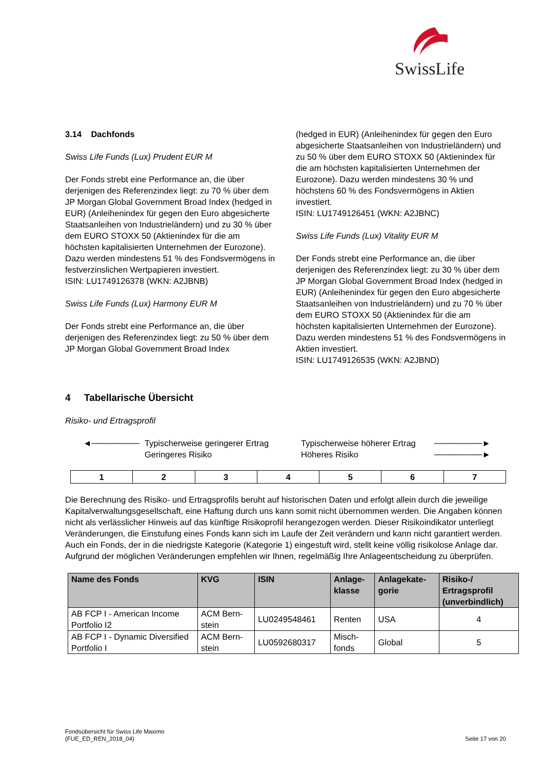SwissLife
3.14 Dachfonds
Swiss Life Funds (Lux) Prudent EUR M
Der Fonds strebt eine Performance an, die über derjenigen des Referenzindex liegt: zu 70 % über dem JP Morgan Global Government Broad Index (hedged in EUR) (Anleihenindex für gegen den Euro abgesicherte Staatsanleihen von Industrieländern) und zu 30 % über dem EURO STOXX 50 (Aktienindex für die am höchsten kapitalisierten Unternehmen der Eurozone). Dazu werden mindestens 51 % des Fondsvermögens in festverzinslichen Wertpapieren investiert.
ISIN: LU1749126378 (WKN: A2JBNB)
Swiss Life Funds (Lux) Harmony EUR M
Der Fonds strebt eine Performance an, die über derjenigen des Referenzindex liegt: zu 50 % über dem JP Morgan Global Government Broad Index
(hedged in EUR) (Anleihenindex für gegen den Euro abgesicherte Staatsanleihen von Industrieländern) und zu 50 % über dem EURO STOXX 50 (Aktienindex für die am höchsten kapitalisierten Unternehmen der Eurozone). Dazu werden mindestens 30 % und höchstens 60 % des Fondsvermögens in Aktien investiert.
ISIN: LU1749126451 (WKN: A2JBNC)
Swiss Life Funds (Lux) Vitality EUR M
Der Fonds strebt eine Performance an, die über derjenigen des Referenzindex liegt: zu 30 % über dem JP Morgan Global Government Broad Index (hedged in EUR) (Anleihenindex für gegen den Euro abgesicherte Staatsanleihen von Industrieländern) und zu 70 % über dem EURO STOXX 50 (Aktienindex für die am höchsten kapitalisierten Unternehmen der Eurozone). Dazu werden mindestens 51 % des Fondsvermögens in Aktien investiert.
ISIN: LU1749126535 (WKN: A2JBND)
4 Tabellarische Übersicht
Risiko- und Ertragsprofil
◄──────── Typischerweise geringerer Ertrag
Geringeres Risiko
Typischerweise höherer Ertrag
Höheres Risiko
────────►
────────►
| 1 | 2 | 3 | 4 | 5 | 6 | 7 |
Die Berechnung des Risiko- und Ertragsprofils beruht auf historischen Daten und erfolgt allein durch die jeweilige Kapitalverwaltungsgesellschaft, eine Haftung durch uns kann somit nicht übernommen werden. Die Angaben können nicht als verlässlicher Hinweis auf das künftige Risikoprofil herangezogen werden. Dieser Risikoindikator unterliegt Veränderungen, die Einstufung eines Fonds kann sich im Laufe der Zeit verändern und kann nicht garantiert werden. Auch ein Fonds, der in die niedrigste Kategorie (Kategorie 1) eingestuft wird, stellt keine völlig risikolose Anlage dar. Aufgrund der möglichen Veränderungen empfehlen wir Ihnen, regelmäßig Ihre Anlageentscheidung zu überprüfen.
| Name des Fonds | KVG | ISIN | Anlage- klasse | Anlagekate- gorie | Risiko-/ Ertragsprofil (unverbindlich) |
| --- | --- | --- | --- | --- | --- |
| AB FCP I - American Income Portfolio I2 | ACM Bern- stein | LU0249548461 | Renten | USA | 4 |
| AB FCP I - Dynamic Diversified Portfolio I | ACM Bern- stein | LU0592680317 | Misch- fonds | Global | 5 |
Fondsübersicht für Swiss Life Maximo
(FUE_ED_REN_2018_04)
Seite 17 von 20